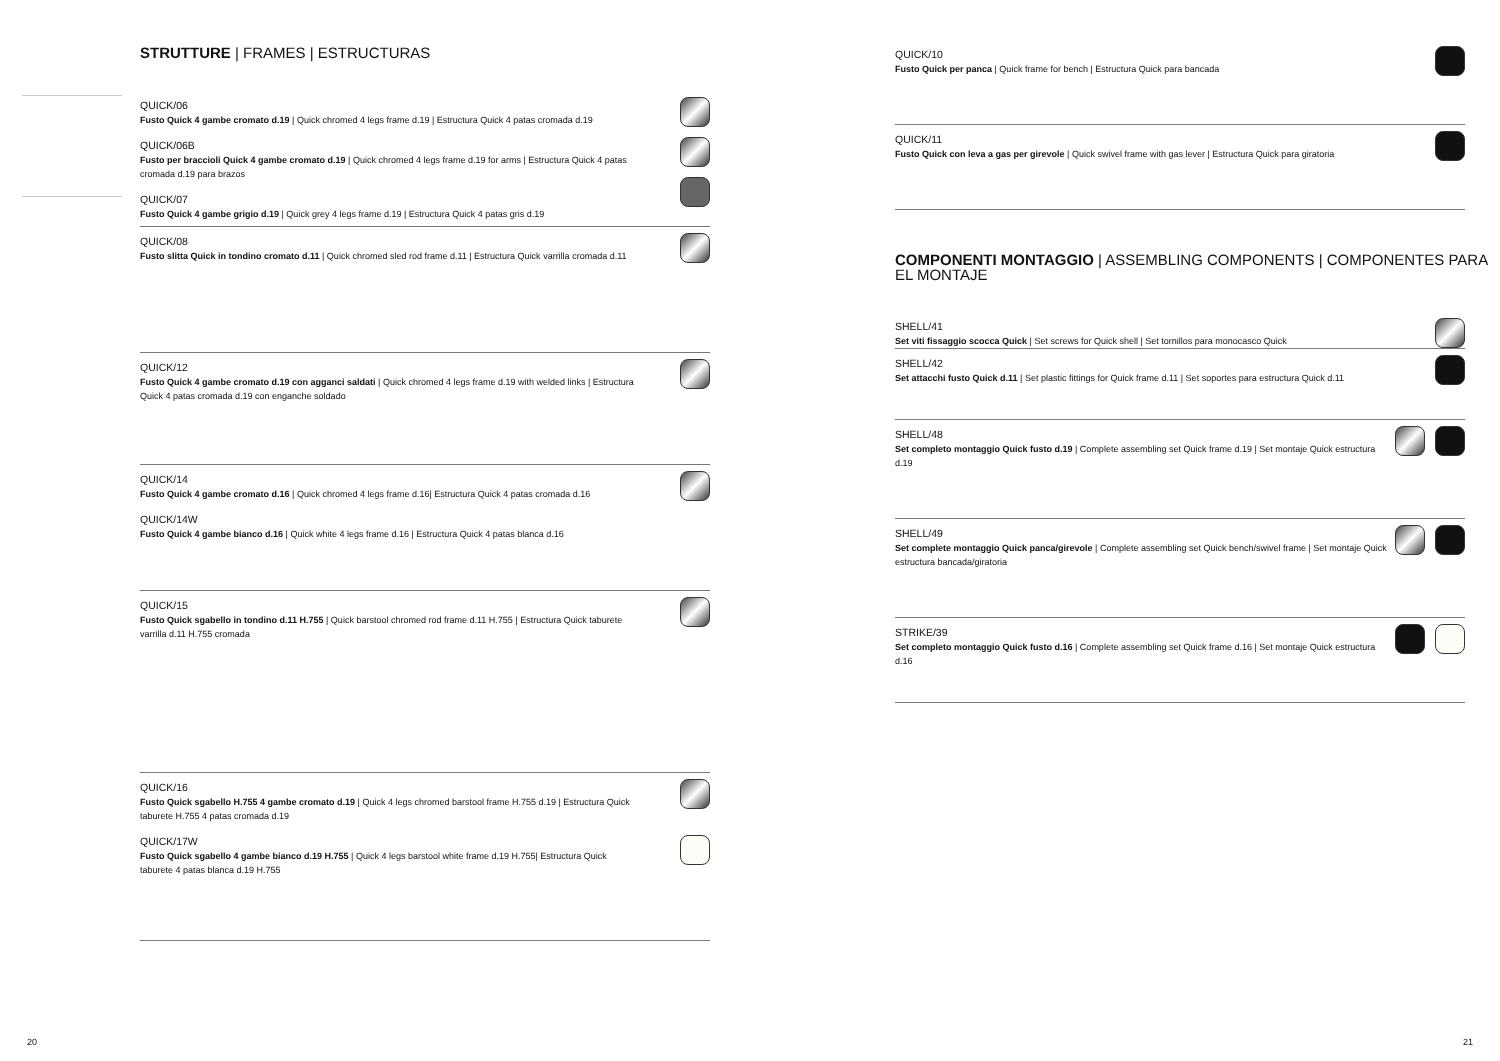STRUTTURE | FRAMES | ESTRUCTURAS
QUICK/06
Fusto Quick 4 gambe cromato d.19 | Quick chromed 4 legs frame d.19 | Estructura Quick 4 patas cromada d.19
QUICK/06B
Fusto per braccioli Quick 4 gambe cromato d.19 | Quick chromed 4 legs frame d.19 for arms | Estructura Quick 4 patas cromada d.19 para brazos
QUICK/07
Fusto Quick 4 gambe grigio d.19 | Quick grey 4 legs frame d.19 | Estructura Quick 4 patas gris d.19
QUICK/08
Fusto slitta Quick in tondino cromato d.11 | Quick chromed sled rod frame d.11 | Estructura Quick varrilla cromada d.11
QUICK/12
Fusto Quick 4 gambe cromato d.19 con agganci saldati | Quick chromed 4 legs frame d.19 with welded links | Estructura Quick 4 patas cromada d.19 con enganche soldado
QUICK/14
Fusto Quick 4 gambe cromato d.16 | Quick chromed 4 legs frame d.16| Estructura Quick 4 patas cromada d.16
QUICK/14W
Fusto Quick 4 gambe bianco d.16 | Quick white 4 legs frame d.16 | Estructura Quick 4 patas blanca d.16
QUICK/15
Fusto Quick sgabello in tondino d.11 H.755 | Quick barstool chromed rod frame d.11 H.755 | Estructura Quick taburete varrilla d.11 H.755 cromada
QUICK/16
Fusto Quick sgabello H.755 4 gambe cromato d.19 | Quick 4 legs chromed barstool frame H.755 d.19 | Estructura Quick taburete H.755 4 patas cromada d.19
QUICK/17W
Fusto Quick sgabello 4 gambe bianco d.19 H.755 | Quick 4 legs barstool white frame d.19 H.755| Estructura Quick taburete 4 patas blanca d.19 H.755
20
QUICK/10
Fusto Quick per panca | Quick frame for bench | Estructura Quick para bancada
QUICK/11
Fusto Quick con leva a gas per girevole | Quick swivel frame with gas lever | Estructura Quick para giratoria
COMPONENTI MONTAGGIO | ASSEMBLING COMPONENTS | COMPONENTES PARA EL MONTAJE
SHELL/41
Set viti fissaggio scocca Quick | Set screws for Quick shell | Set tornillos para monocasco Quick
SHELL/42
Set attacchi fusto Quick d.11 | Set plastic fittings for Quick frame d.11 | Set soportes para estructura Quick d.11
SHELL/48
Set completo montaggio Quick fusto d.19 | Complete assembling set Quick frame d.19 | Set montaje Quick estructura d.19
SHELL/49
Set complete montaggio Quick panca/girevole | Complete assembling set Quick bench/swivel frame | Set montaje Quick estructura bancada/giratoria
STRIKE/39
Set completo montaggio Quick fusto d.16 | Complete assembling set Quick frame d.16 | Set montaje Quick estructura d.16
21